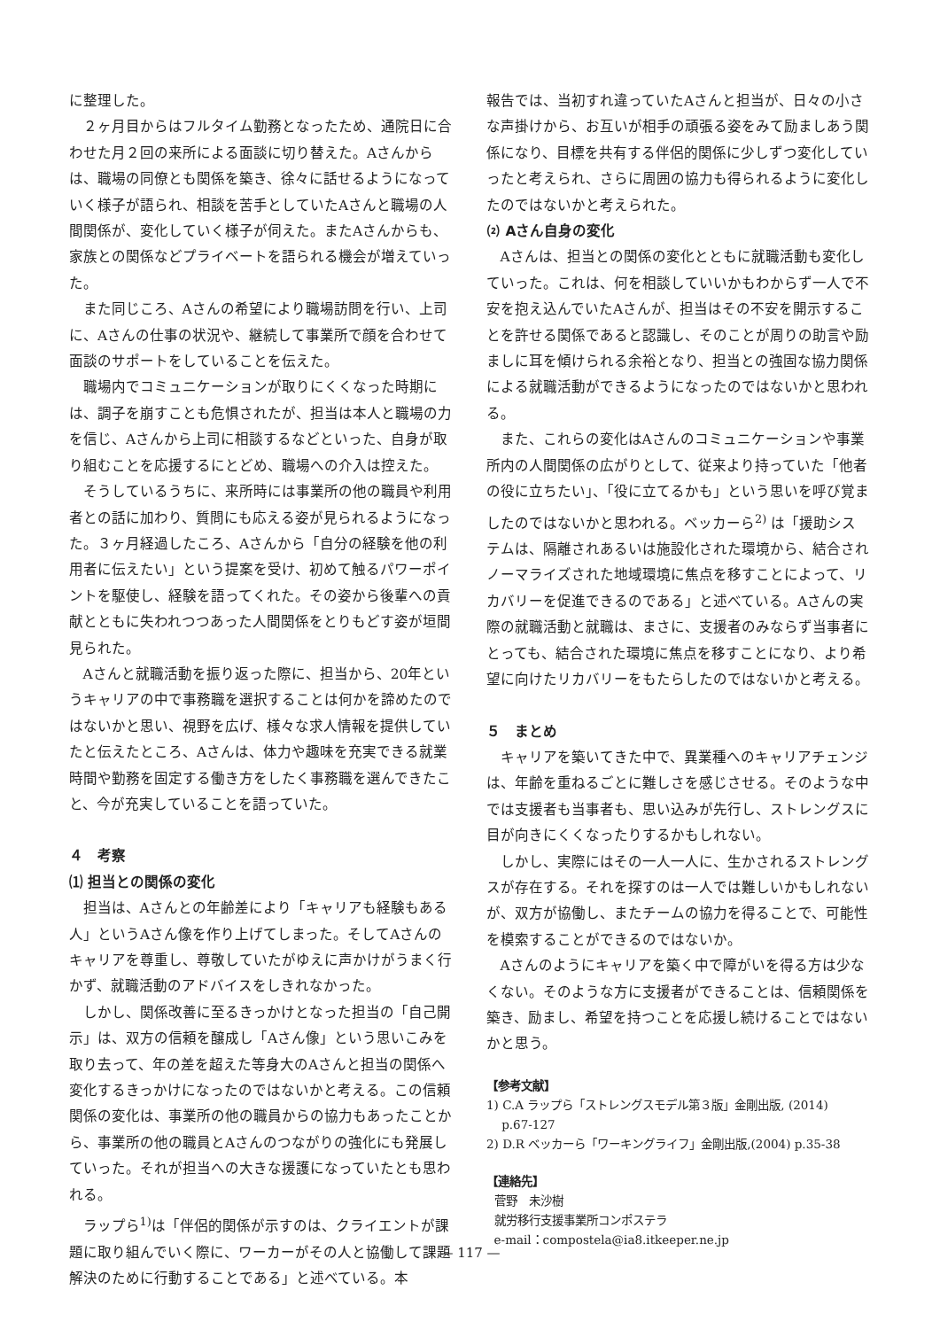に整理した。
２ヶ月目からはフルタイム勤務となったため、通院日に合わせた月２回の来所による面談に切り替えた。Aさんからは、職場の同僚とも関係を築き、徐々に話せるようになっていく様子が語られ、相談を苦手としていたAさんと職場の人間関係が、変化していく様子が伺えた。またAさんからも、家族との関係などプライベートを語られる機会が増えていった。
また同じころ、Aさんの希望により職場訪問を行い、上司に、Aさんの仕事の状況や、継続して事業所で顔を合わせて面談のサポートをしていることを伝えた。
職場内でコミュニケーションが取りにくくなった時期には、調子を崩すことも危惧されたが、担当は本人と職場の力を信じ、Aさんから上司に相談するなどといった、自身が取り組むことを応援するにとどめ、職場への介入は控えた。
そうしているうちに、来所時には事業所の他の職員や利用者との話に加わり、質問にも応える姿が見られるようになった。３ヶ月経過したころ、Aさんから「自分の経験を他の利用者に伝えたい」という提案を受け、初めて触るパワーポイントを駆使し、経験を語ってくれた。その姿から後輩への貢献とともに失われつつあった人間関係をとりもどす姿が垣間見られた。
Aさんと就職活動を振り返った際に、担当から、20年というキャリアの中で事務職を選択することは何かを諦めたのではないかと思い、視野を広げ、様々な求人情報を提供していたと伝えたところ、Aさんは、体力や趣味を充実できる就業時間や勤務を固定する働き方をしたく事務職を選んできたこと、今が充実していることを語っていた。
４　考察
⑴ 担当との関係の変化
担当は、Aさんとの年齢差により「キャリアも経験もある人」というAさん像を作り上げてしまった。そしてAさんのキャリアを尊重し、尊敬していたがゆえに声かけがうまく行かず、就職活動のアドバイスをしきれなかった。
しかし、関係改善に至るきっかけとなった担当の「自己開示」は、双方の信頼を醸成し「Aさん像」という思いこみを取り去って、年の差を超えた等身大のAさんと担当の関係へ変化するきっかけになったのではないかと考える。この信頼関係の変化は、事業所の他の職員からの協力もあったことから、事業所の他の職員とAさんのつながりの強化にも発展していった。それが担当への大きな援護になっていたとも思われる。
ラップら<sup>1)</sup>は「伴侶的関係が示すのは、クライエントが課題に取り組んでいく際に、ワーカーがその人と協働して課題解決のために行動することである」と述べている。本
報告では、当初すれ違っていたAさんと担当が、日々の小さな声掛けから、お互いが相手の頑張る姿をみて励ましあう関係になり、目標を共有する伴侶的関係に少しずつ変化していったと考えられ、さらに周囲の協力も得られるように変化したのではないかと考えられた。
⑵ Aさん自身の変化
Aさんは、担当との関係の変化とともに就職活動も変化していった。これは、何を相談していいかもわからず一人で不安を抱え込んでいたAさんが、担当はその不安を開示することを許せる関係であると認識し、そのことが周りの助言や励ましに耳を傾けられる余裕となり、担当との強固な協力関係による就職活動ができるようになったのではないかと思われる。
また、これらの変化はAさんのコミュニケーションや事業所内の人間関係の広がりとして、従来より持っていた「他者の役に立ちたい」、「役に立てるかも」という思いを呼び覚ましたのではないかと思われる。ベッカーら<sup>2)</sup> は「援助システムは、隔離されあるいは施設化された環境から、結合されノーマライズされた地域環境に焦点を移すことによって、リカバリーを促進できるのである」と述べている。Aさんの実際の就職活動と就職は、まさに、支援者のみならず当事者にとっても、結合された環境に焦点を移すことになり、より希望に向けたリカバリーをもたらしたのではないかと考える。
５　まとめ
キャリアを築いてきた中で、異業種へのキャリアチェンジは、年齢を重ねるごとに難しさを感じさせる。そのような中では支援者も当事者も、思い込みが先行し、ストレングスに目が向きにくくなったりするかもしれない。
しかし、実際にはその一人一人に、生かされるストレングスが存在する。それを探すのは一人では難しいかもしれないが、双方が協働し、またチームの協力を得ることで、可能性を模索することができるのではないか。
Aさんのようにキャリアを築く中で障がいを得る方は少なくない。そのような方に支援者ができることは、信頼関係を築き、励まし、希望を持つことを応援し続けることではないかと思う。
【参考文献】
1) C.A ラップら「ストレングスモデル第３版」金剛出版, (2014)
p.67-127
2) D.R ベッカーら「ワーキングライフ」金剛出版,(2004) p.35-38
【連絡先】
菅野　未沙樹
就労移行支援事業所コンポステラ
e-mail：compostela@ia8.itkeeper.ne.jp
— 117 —